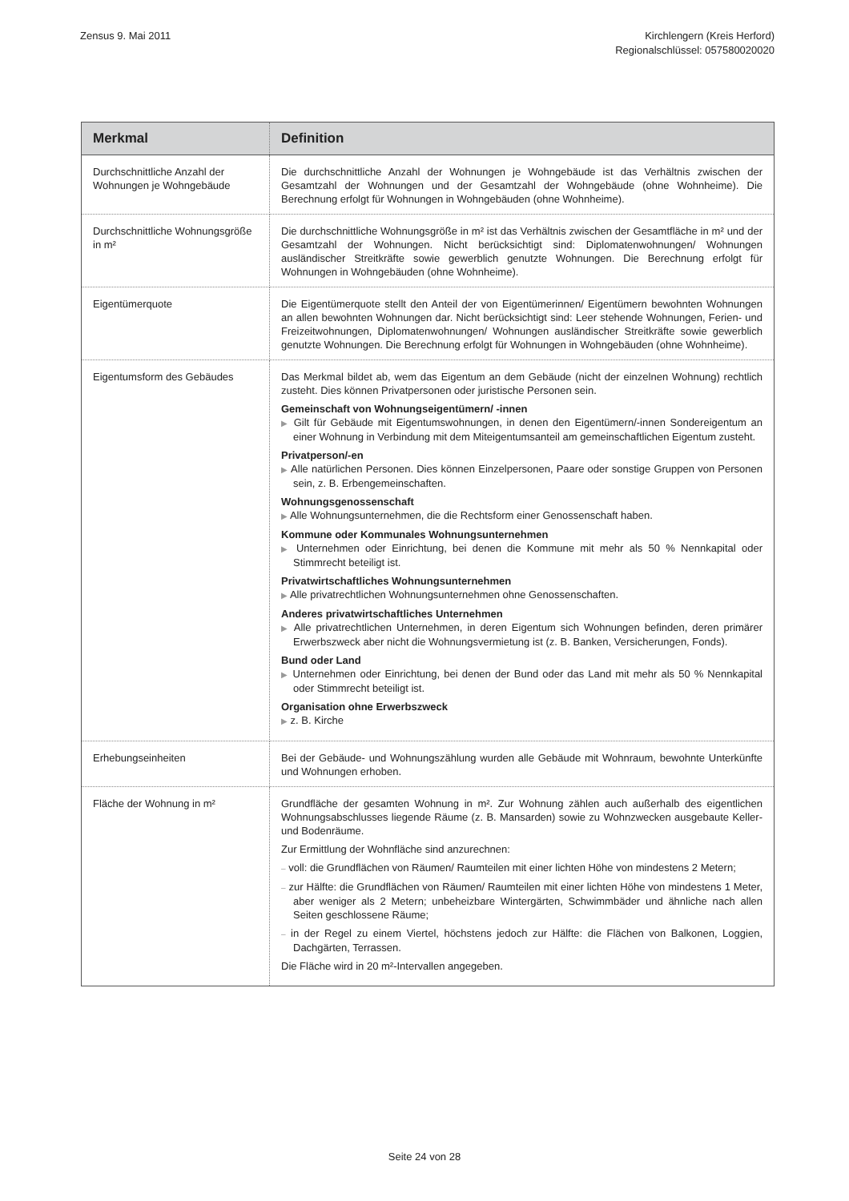Zensus 9. Mai 2011 Kirchlengern (Kreis Herford)
Regionalschlüssel: 057580020020
| Merkmal | Definition |
| --- | --- |
| Durchschnittliche Anzahl der Wohnungen je Wohngebäude | Die durchschnittliche Anzahl der Wohnungen je Wohngebäude ist das Verhältnis zwischen der Gesamtzahl der Wohnungen und der Gesamtzahl der Wohngebäude (ohne Wohnheime). Die Berechnung erfolgt für Wohnungen in Wohngebäuden (ohne Wohnheime). |
| Durchschnittliche Wohnungsgröße in m² | Die durchschnittliche Wohnungsgröße in m² ist das Verhältnis zwischen der Gesamtfläche in m² und der Gesamtzahl der Wohnungen. Nicht berücksichtigt sind: Diplomatenwohnungen/ Wohnungen ausländischer Streitkräfte sowie gewerblich genutzte Wohnungen. Die Berechnung erfolgt für Wohnungen in Wohngebäuden (ohne Wohnheime). |
| Eigentümerquote | Die Eigentümerquote stellt den Anteil der von Eigentümerinnen/ Eigentümern bewohnten Wohnungen an allen bewohnten Wohnungen dar. Nicht berücksichtigt sind: Leer stehende Wohnungen, Ferien- und Freizeitwohnungen, Diplomatenwohnungen/ Wohnungen ausländischer Streitkräfte sowie gewerblich genutzte Wohnungen. Die Berechnung erfolgt für Wohnungen in Wohngebäuden (ohne Wohnheime). |
| Eigentumsform des Gebäudes | Das Merkmal bildet ab, wem das Eigentum an dem Gebäude (nicht der einzelnen Wohnung) rechtlich zusteht. Dies können Privatpersonen oder juristische Personen sein. Gemeinschaft von Wohnungseigentümern/ -innen ▶ Gilt für Gebäude mit Eigentumswohnungen, in denen den Eigentümern/-innen Sondereigentum an einer Wohnung in Verbindung mit dem Miteigentumsanteil am gemeinschaftlichen Eigentum zusteht. Privatperson/-en ▶ Alle natürlichen Personen. Dies können Einzelpersonen, Paare oder sonstige Gruppen von Personen sein, z. B. Erbengemeinschaften. Wohnungsgenossenschaft ▶ Alle Wohnungsunternehmen, die die Rechtsform einer Genossenschaft haben. Kommune oder Kommunales Wohnungsunternehmen ▶ Unternehmen oder Einrichtung, bei denen die Kommune mit mehr als 50 % Nennkapital oder Stimmrecht beteiligt ist. Privatwirtschaftliches Wohnungsunternehmen ▶ Alle privatrechtlichen Wohnungsunternehmen ohne Genossenschaften. Anderes privatwirtschaftliches Unternehmen ▶ Alle privatrechtlichen Unternehmen, in deren Eigentum sich Wohnungen befinden, deren primärer Erwerbszweck aber nicht die Wohnungsvermietung ist (z. B. Banken, Versicherungen, Fonds). Bund oder Land ▶ Unternehmen oder Einrichtung, bei denen der Bund oder das Land mit mehr als 50 % Nennkapital oder Stimmrecht beteiligt ist. Organisation ohne Erwerbszweck ▶ z. B. Kirche |
| Erhebungseinheiten | Bei der Gebäude- und Wohnungszählung wurden alle Gebäude mit Wohnraum, bewohnte Unterkünfte und Wohnungen erhoben. |
| Fläche der Wohnung in m² | Grundfläche der gesamten Wohnung in m². Zur Wohnung zählen auch außerhalb des eigentlichen Wohnungsabschlusses liegende Räume (z. B. Mansarden) sowie zu Wohnzwecken ausgebaute Keller- und Bodenräume. Zur Ermittlung der Wohnfläche sind anzurechnen: – voll: die Grundflächen von Räumen/ Raumteilen mit einer lichten Höhe von mindestens 2 Metern; – zur Hälfte: die Grundflächen von Räumen/ Raumteilen mit einer lichten Höhe von mindestens 1 Meter, aber weniger als 2 Metern; unbeheizbare Wintergärten, Schwimmbäder und ähnliche nach allen Seiten geschlossene Räume; – in der Regel zu einem Viertel, höchstens jedoch zur Hälfte: die Flächen von Balkonen, Loggien, Dachgärten, Terrassen. Die Fläche wird in 20 m²-Intervallen angegeben. |
Seite 24 von 28